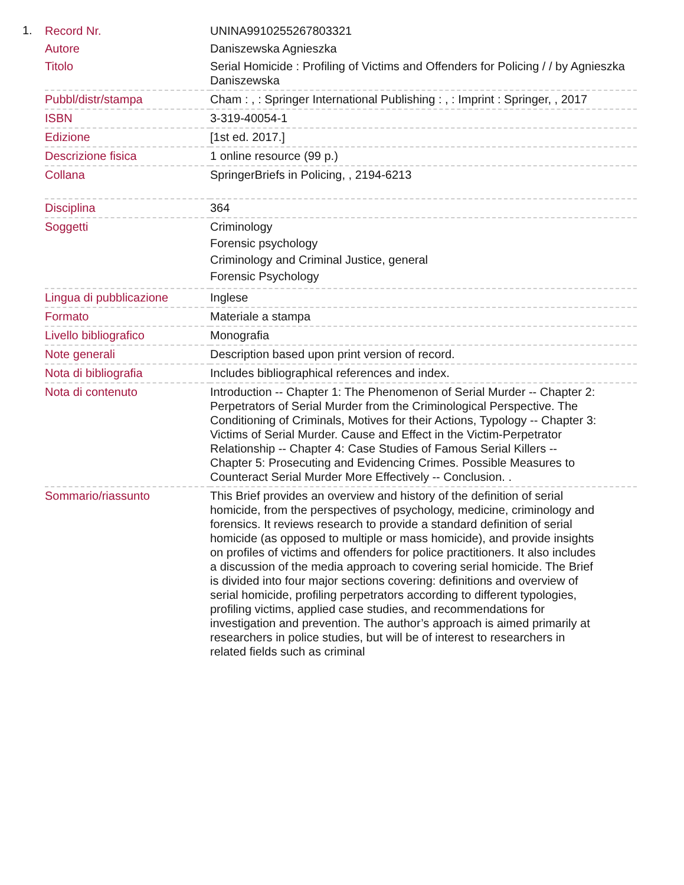1.
| Record Nr. | UNINA9910255267803321 |
| Autore | Daniszewska Agnieszka |
| Titolo | Serial Homicide : Profiling of Victims and Offenders for Policing / / by Agnieszka Daniszewska |
| Pubbl/distr/stampa | Cham : , : Springer International Publishing : , : Imprint : Springer, , 2017 |
| ISBN | 3-319-40054-1 |
| Edizione | [1st ed. 2017.] |
| Descrizione fisica | 1 online resource (99 p.) |
| Collana | SpringerBriefs in Policing, , 2194-6213 |
| Disciplina | 364 |
| Soggetti | Criminology Forensic psychology Criminology and Criminal Justice, general Forensic Psychology |
| Lingua di pubblicazione | Inglese |
| Formato | Materiale a stampa |
| Livello bibliografico | Monografia |
| Note generali | Description based upon print version of record. |
| Nota di bibliografia | Includes bibliographical references and index. |
| Nota di contenuto | Introduction -- Chapter 1: The Phenomenon of Serial Murder -- Chapter 2: Perpetrators of Serial Murder from the Criminological Perspective. The Conditioning of Criminals, Motives for their Actions, Typology -- Chapter 3: Victims of Serial Murder. Cause and Effect in the Victim-Perpetrator Relationship -- Chapter 4: Case Studies of Famous Serial Killers -- Chapter 5: Prosecuting and Evidencing Crimes. Possible Measures to Counteract Serial Murder More Effectively -- Conclusion. . |
| Sommario/riassunto | This Brief provides an overview and history of the definition of serial homicide, from the perspectives of psychology, medicine, criminology and forensics. It reviews research to provide a standard definition of serial homicide (as opposed to multiple or mass homicide), and provide insights on profiles of victims and offenders for police practitioners. It also includes a discussion of the media approach to covering serial homicide. The Brief is divided into four major sections covering: definitions and overview of serial homicide, profiling perpetrators according to different typologies, profiling victims, applied case studies, and recommendations for investigation and prevention. The author’s approach is aimed primarily at researchers in police studies, but will be of interest to researchers in related fields such as criminal |